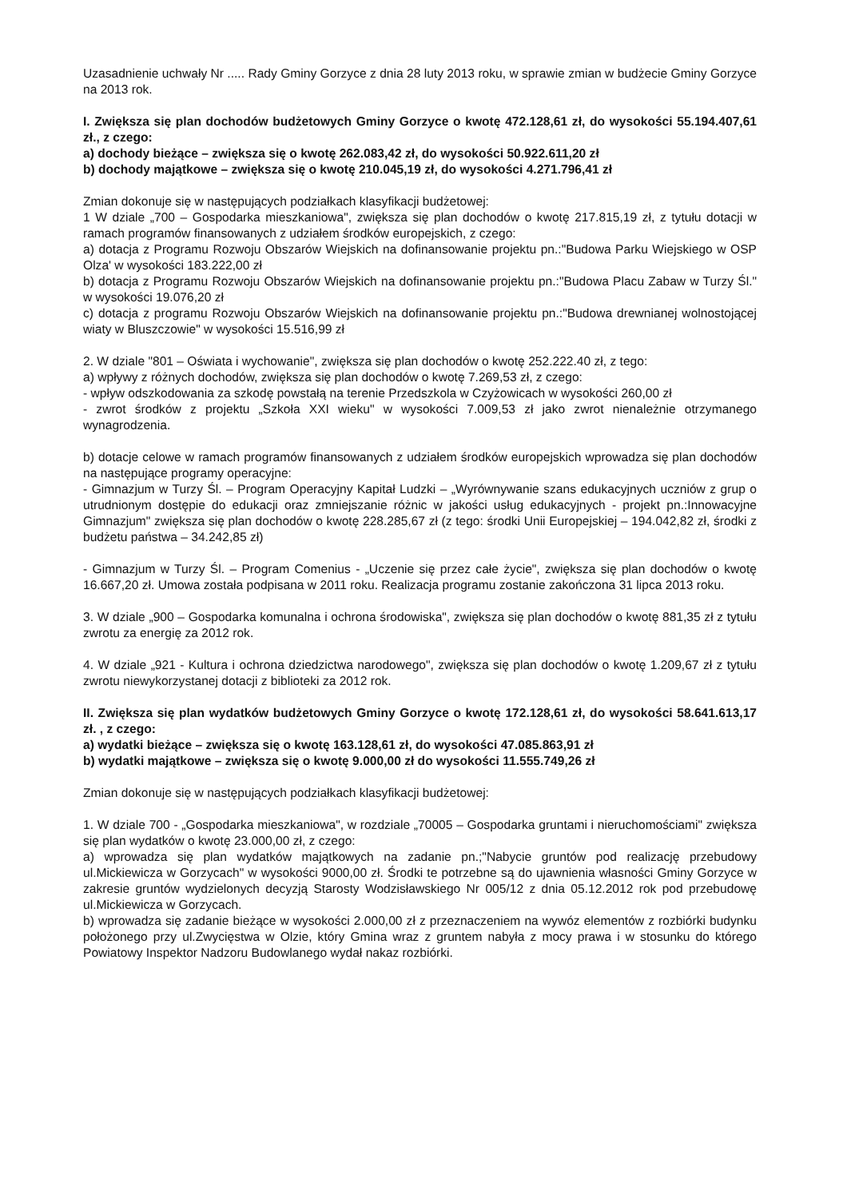Uzasadnienie uchwały Nr ..... Rady Gminy Gorzyce z dnia 28 luty 2013 roku, w sprawie zmian w budżecie Gminy Gorzyce na 2013 rok.
I. Zwiększa się plan dochodów budżetowych Gminy Gorzyce o kwotę 472.128,61 zł, do wysokości 55.194.407,61 zł., z czego:
a) dochody bieżące – zwiększa się o kwotę 262.083,42 zł, do wysokości 50.922.611,20 zł
b) dochody majątkowe – zwiększa się o kwotę 210.045,19 zł, do wysokości 4.271.796,41 zł
Zmian dokonuje się w następujących podziałkach klasyfikacji budżetowej:
1 W dziale „700 – Gospodarka mieszkaniowa", zwiększa się plan dochodów o kwotę 217.815,19 zł, z tytułu dotacji w ramach programów finansowanych z udziałem środków europejskich, z czego:
a) dotacja z Programu Rozwoju Obszarów Wiejskich na dofinansowanie projektu pn.:"Budowa Parku Wiejskiego w OSP Olza' w wysokości 183.222,00 zł
b) dotacja z Programu Rozwoju Obszarów Wiejskich na dofinansowanie projektu pn.:"Budowa Placu Zabaw w Turzy Śl." w wysokości 19.076,20 zł
c) dotacja z programu Rozwoju Obszarów Wiejskich na dofinansowanie projektu pn.:"Budowa drewnianej wolnostojącej wiaty w Bluszczowie" w wysokości 15.516,99 zł
2. W dziale "801 – Oświata i wychowanie", zwiększa się plan dochodów o kwotę 252.222.40 zł, z tego:
a) wpływy z różnych dochodów, zwiększa się plan dochodów o kwotę 7.269,53 zł, z czego:
- wpływ odszkodowania za szkodę powstałą na terenie Przedszkola w Czyżowicach w wysokości 260,00 zł
- zwrot środków z projektu „Szkoła XXI wieku" w wysokości 7.009,53 zł jako zwrot nienależnie otrzymanego wynagrodzenia.
b) dotacje celowe w ramach programów finansowanych z udziałem środków europejskich wprowadza się plan dochodów na następujące programy operacyjne:
- Gimnazjum w Turzy Śl. – Program Operacyjny Kapitał Ludzki – „Wyrównywanie szans edukacyjnych uczniów z grup o utrudnionym dostępie do edukacji oraz zmniejszanie różnic w jakości usług edukacyjnych - projekt pn.:Innowacyjne Gimnazjum" zwiększa się plan dochodów o kwotę 228.285,67 zł (z tego: środki Unii Europejskiej – 194.042,82 zł, środki z budżetu państwa – 34.242,85 zł)
- Gimnazjum w Turzy Śl. – Program Comenius - „Uczenie się przez całe życie", zwiększa się plan dochodów o kwotę 16.667,20 zł. Umowa została podpisana w 2011 roku. Realizacja programu zostanie zakończona 31 lipca 2013 roku.
3. W dziale „900 – Gospodarka komunalna i ochrona środowiska", zwiększa się plan dochodów o kwotę 881,35 zł z tytułu zwrotu za energię za 2012 rok.
4. W dziale „921 - Kultura i ochrona dziedzictwa narodowego", zwiększa się plan dochodów o kwotę 1.209,67 zł z tytułu zwrotu niewykorzystanej dotacji z biblioteki za 2012 rok.
II. Zwiększa się plan wydatków budżetowych Gminy Gorzyce o kwotę 172.128,61 zł, do wysokości 58.641.613,17 zł. , z czego:
a) wydatki bieżące – zwiększa się o kwotę 163.128,61 zł, do wysokości 47.085.863,91 zł
b) wydatki majątkowe – zwiększa się o kwotę 9.000,00 zł do wysokości 11.555.749,26 zł
Zmian dokonuje się w następujących podziałkach klasyfikacji budżetowej:
1. W dziale 700 - „Gospodarka mieszkaniowa", w rozdziale „70005 – Gospodarka gruntami i nieruchomościami" zwiększa się plan wydatków o kwotę 23.000,00 zł, z czego:
a) wprowadza się plan wydatków majątkowych na zadanie pn.;"Nabycie gruntów pod realizację przebudowy ul.Mickiewicza w Gorzycach" w wysokości 9000,00 zł. Środki te potrzebne są do ujawnienia własności Gminy Gorzyce w zakresie gruntów wydzielonych decyzją Starosty Wodzisławskiego Nr 005/12 z dnia 05.12.2012 rok pod przebudowę ul.Mickiewicza w Gorzycach.
b) wprowadza się zadanie bieżące w wysokości 2.000,00 zł z przeznaczeniem na wywóz elementów z rozbiórki budynku położonego przy ul.Zwycięstwa w Olzie, który Gmina wraz z gruntem nabyła z mocy prawa i w stosunku do którego Powiatowy Inspektor Nadzoru Budowlanego wydał nakaz rozbiórki.